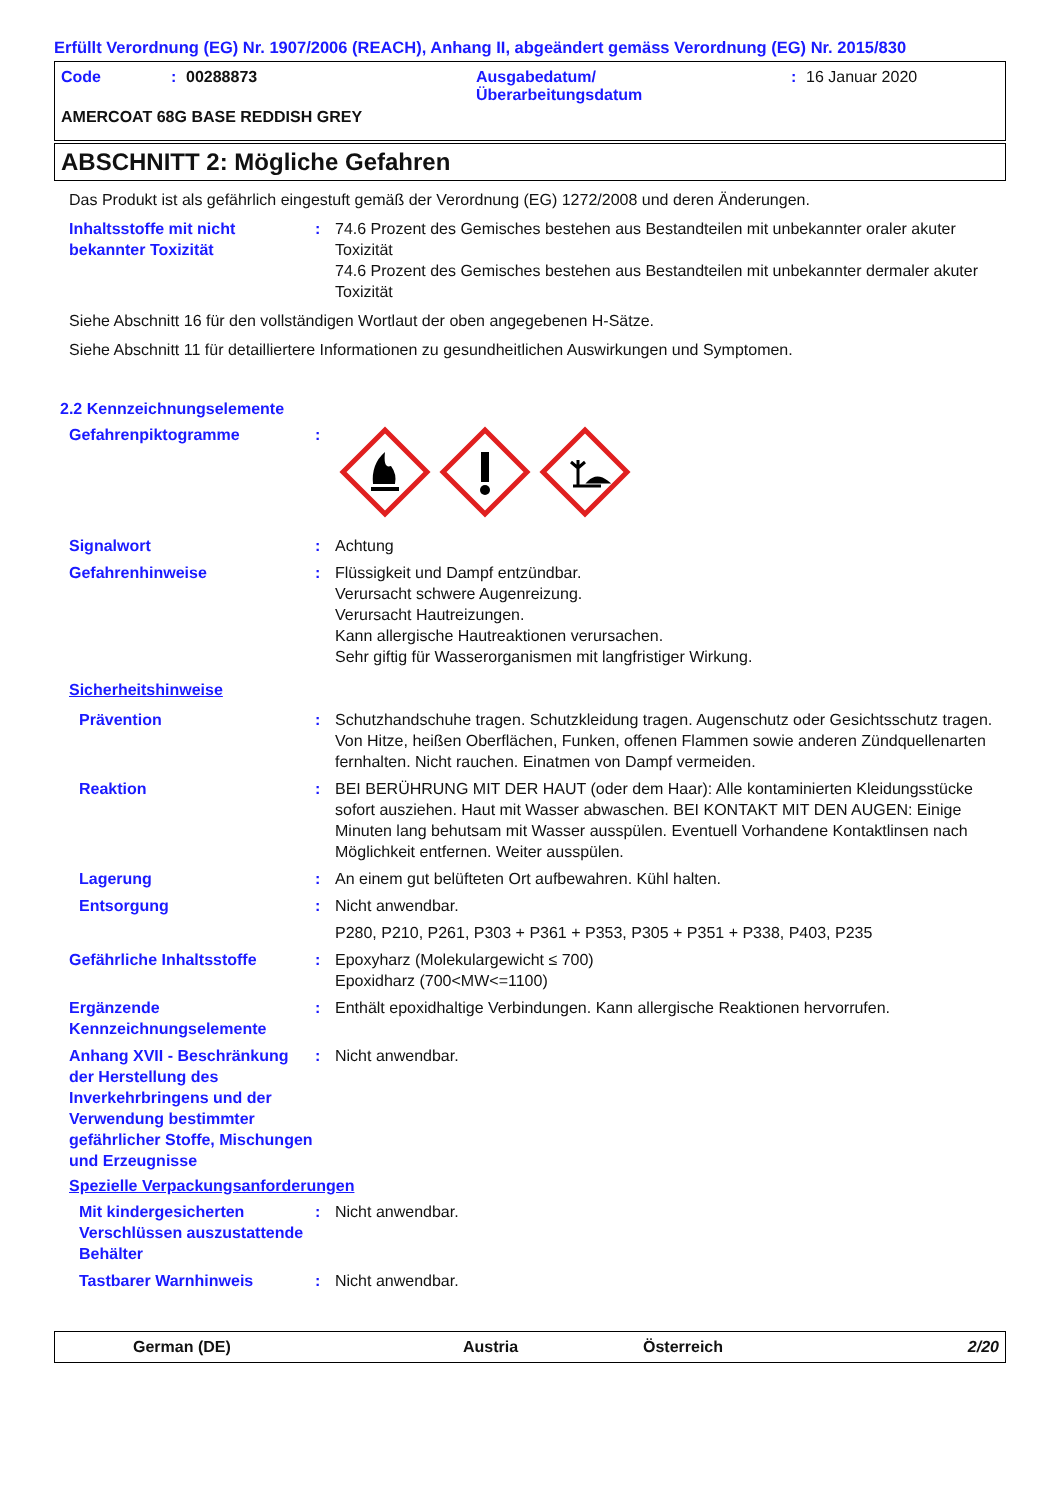Erfüllt Verordnung (EG) Nr. 1907/2006 (REACH), Anhang II, abgeändert gemäss Verordnung (EG) Nr. 2015/830
Code: 00288873 Ausgabedatum/
Überarbeitungsdatum: 16 Januar 2020
AMERCOAT 68G BASE REDDISH GREY
ABSCHNITT 2: Mögliche Gefahren
Das Produkt ist als gefährlich eingestuft gemäß der Verordnung (EG) 1272/2008 und deren Änderungen.
Inhaltsstoffe mit nicht bekannter Toxizität
: 74.6 Prozent des Gemisches bestehen aus Bestandteilen mit unbekannter oraler akuter Toxizität
74.6 Prozent des Gemisches bestehen aus Bestandteilen mit unbekannter dermaler akuter Toxizität
Siehe Abschnitt 16 für den vollständigen Wortlaut der oben angegebenen H-Sätze.
Siehe Abschnitt 11 für detailliertere Informationen zu gesundheitlichen Auswirkungen und Symptomen.
2.2 Kennzeichnungselemente
Gefahrenpiktogramme :
Signalwort : Achtung
Gefahrenhinweise : Flüssigkeit und Dampf entzündbar.
Verursacht schwere Augenreizung.
Verursacht Hautreizungen.
Kann allergische Hautreaktionen verursachen.
Sehr giftig für Wasserorganismen mit langfristiger Wirkung.
Sicherheitshinweise
Prävention : Schutzhandschuhe tragen. Schutzkleidung tragen. Augenschutz oder Gesichtsschutz tragen. Von Hitze, heißen Oberflächen, Funken, offenen Flammen sowie anderen Zündquellenarten fernhalten. Nicht rauchen. Einatmen von Dampf vermeiden.
Reaktion : BEI BERÜHRUNG MIT DER HAUT (oder dem Haar): Alle kontaminierten Kleidungsstücke sofort ausziehen. Haut mit Wasser abwaschen. BEI KONTAKT MIT DEN AUGEN: Einige Minuten lang behutsam mit Wasser ausspülen. Eventuell Vorhandene Kontaktlinsen nach Möglichkeit entfernen. Weiter ausspülen.
Lagerung : An einem gut belüfteten Ort aufbewahren. Kühl halten.
Entsorgung : Nicht anwendbar.
P280, P210, P261, P303 + P361 + P353, P305 + P351 + P338, P403, P235
Gefährliche Inhaltsstoffe : Epoxyharz (Molekulargewicht ≤ 700)
Epoxidharz (700<MW<=1100)
Ergänzende Kennzeichnungselemente
: Enthält epoxidhaltige Verbindungen. Kann allergische Reaktionen hervorrufen.
Anhang XVII - Beschränkung der Herstellung des Inverkehrbringens und der Verwendung bestimmter gefährlicher Stoffe, Mischungen und Erzeugnisse
: Nicht anwendbar.
Spezielle Verpackungsanforderungen
Mit kindergesicherten Verschlüssen auszustattende Behälter
: Nicht anwendbar.
Tastbarer Warnhinweis : Nicht anwendbar.
German (DE) Austria Österreich 2/20